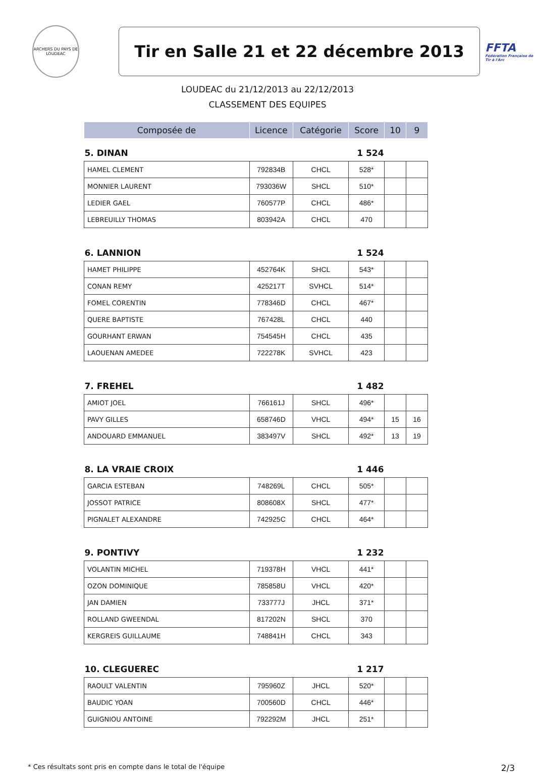ARCHERS DU PAYS DE LOUDEAC
Tir en Salle 21 et 22 décembre 2013
FFTA
Fédération Française de Tir à l'Arc
LOUDEAC du 21/12/2013 au 22/12/2013
CLASSEMENT DES EQUIPES
| Composée de | Licence | Catégorie | Score | 10 | 9 |
| --- | --- | --- | --- | --- | --- |
| 5. DINAN | | | 1 524 | | |
| HAMEL CLEMENT | 792834B | CHCL | 528* | | |
| MONNIER LAURENT | 793036W | SHCL | 510* | | |
| LEDIER GAEL | 760577P | CHCL | 486* | | |
| LEBREUILLY THOMAS | 803942A | CHCL | 470 | | |
| 6. LANNION | | | 1 524 | | |
| HAMET PHILIPPE | 452764K | SHCL | 543* | | |
| CONAN REMY | 425217T | SVHCL | 514* | | |
| FOMEL CORENTIN | 778346D | CHCL | 467* | | |
| QUERE BAPTISTE | 767428L | CHCL | 440 | | |
| GOURHANT ERWAN | 754545H | CHCL | 435 | | |
| LAOUENAN AMEDEE | 722278K | SVHCL | 423 | | |
| 7. FREHEL | | | 1 482 | | |
| AMIOT JOEL | 766161J | SHCL | 496* | | |
| PAVY GILLES | 658746D | VHCL | 494* | 15 | 16 |
| ANDOUARD EMMANUEL | 383497V | SHCL | 492* | 13 | 19 |
| 8. LA VRAIE CROIX | | | 1 446 | | |
| GARCIA ESTEBAN | 748269L | CHCL | 505* | | |
| JOSSOT PATRICE | 808608X | SHCL | 477* | | |
| PIGNALET ALEXANDRE | 742925C | CHCL | 464* | | |
| 9. PONTIVY | | | 1 232 | | |
| VOLANTIN MICHEL | 719378H | VHCL | 441* | | |
| OZON DOMINIQUE | 785858U | VHCL | 420* | | |
| JAN DAMIEN | 733777J | JHCL | 371* | | |
| ROLLAND GWEENDAL | 817202N | SHCL | 370 | | |
| KERGREIS GUILLAUME | 748841H | CHCL | 343 | | |
| 10. CLEGUEREC | | | 1 217 | | |
| RAOULT VALENTIN | 795960Z | JHCL | 520* | | |
| BAUDIC YOAN | 700560D | CHCL | 446* | | |
| GUIGNIOU ANTOINE | 792292M | JHCL | 251* | | |
* Ces résultats sont pris en compte dans le total de l'équipe 2/3